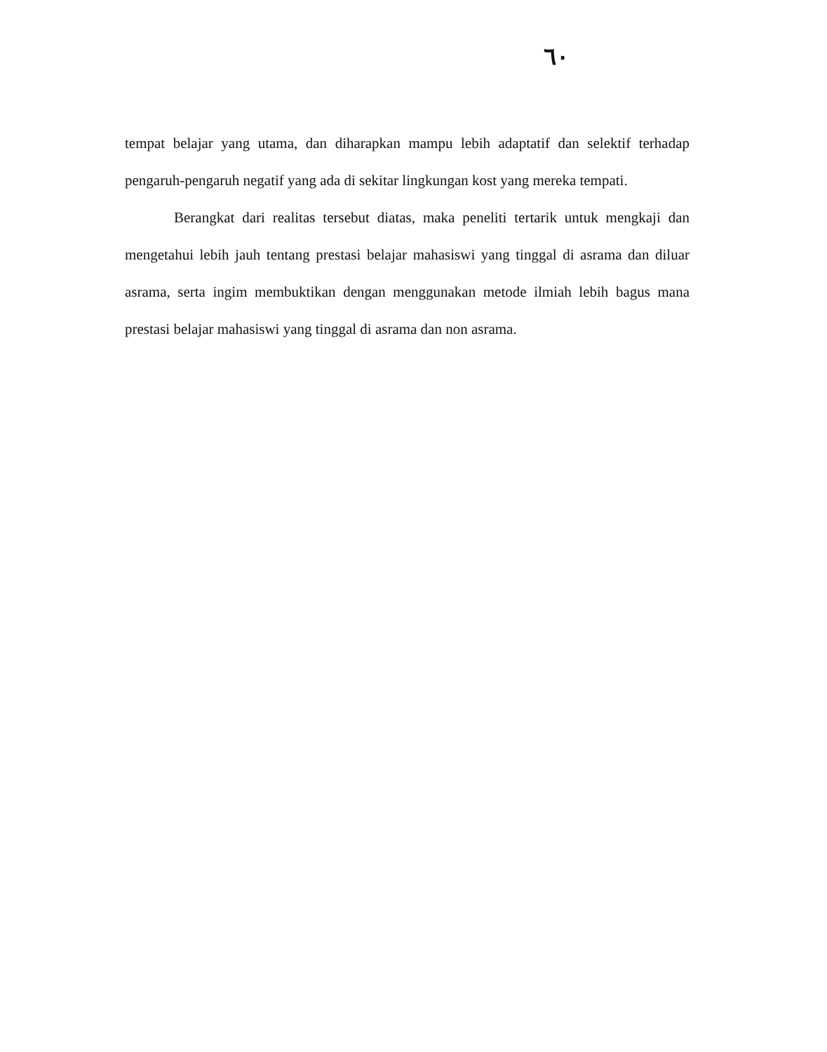٦٠
tempat belajar yang utama, dan diharapkan mampu lebih adaptatif dan selektif terhadap pengaruh-pengaruh negatif yang ada di sekitar lingkungan kost yang mereka tempati.
Berangkat dari realitas tersebut diatas, maka peneliti tertarik untuk mengkaji dan mengetahui lebih jauh tentang prestasi belajar mahasiswi yang tinggal di asrama dan diluar asrama, serta ingim membuktikan dengan menggunakan metode ilmiah lebih bagus mana prestasi belajar mahasiswi yang tinggal di asrama dan non asrama.